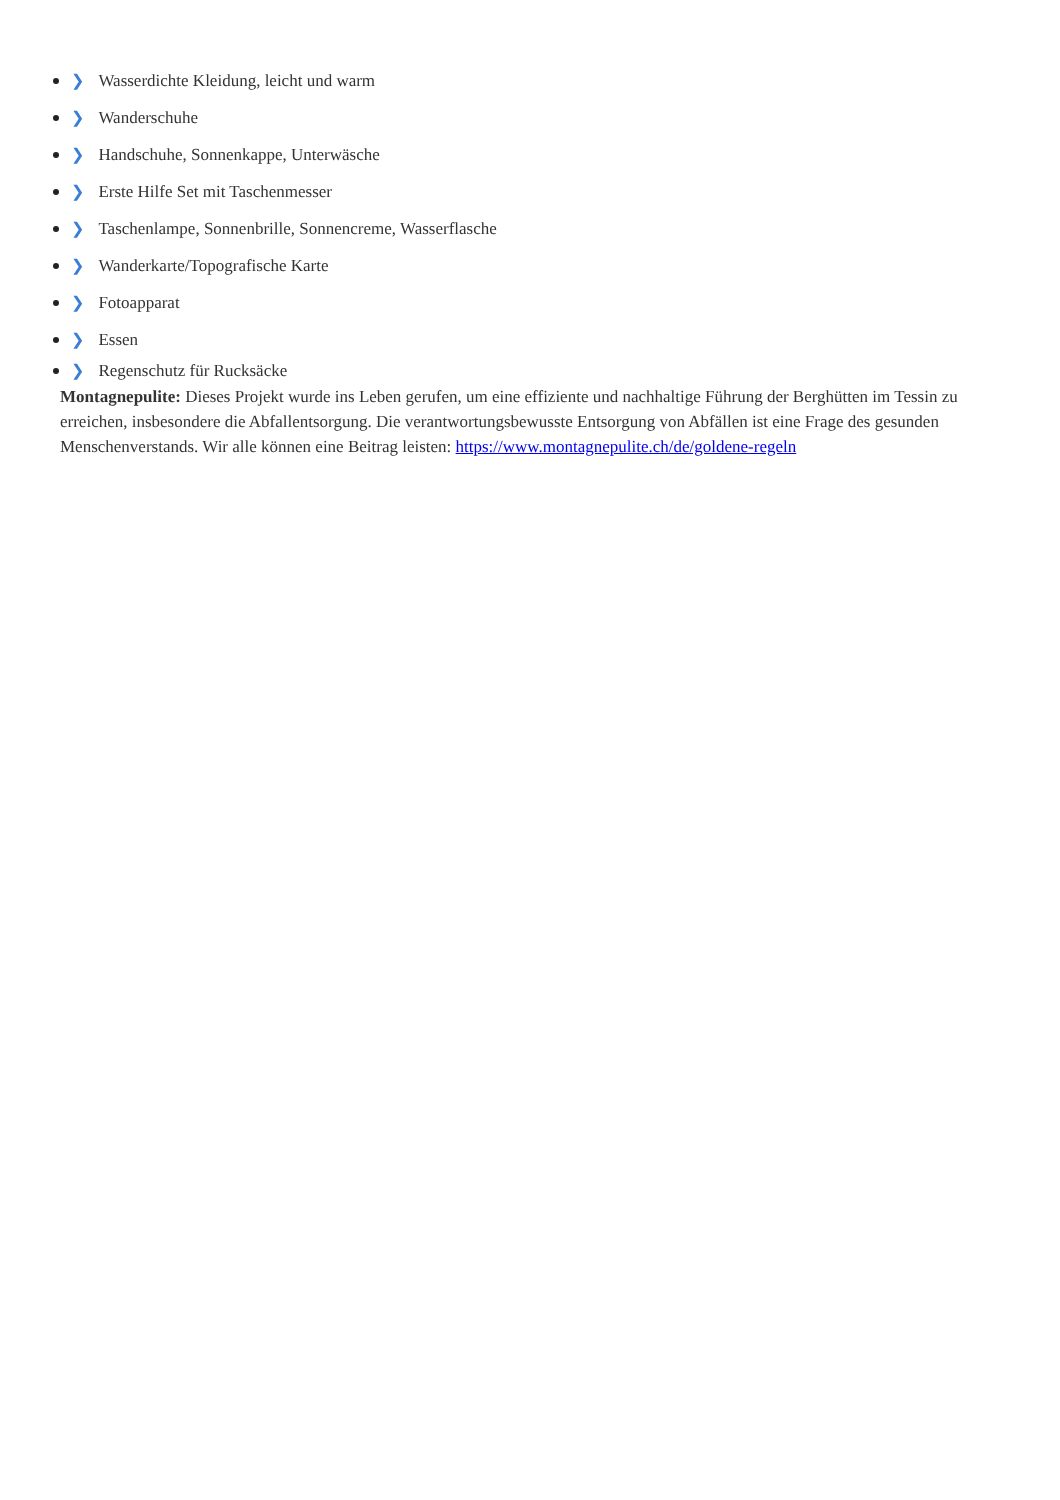❯ Wasserdichte Kleidung, leicht und warm
❯ Wanderschuhe
❯ Handschuhe, Sonnenkappe, Unterwäsche
❯ Erste Hilfe Set mit Taschenmesser
❯ Taschenlampe, Sonnenbrille, Sonnencreme, Wasserflasche
❯ Wanderkarte/Topografische Karte
❯ Fotoapparat
❯ Essen
❯ Regenschutz für Rucksäcke
Montagnepulite: Dieses Projekt wurde ins Leben gerufen, um eine effiziente und nachhaltige Führung der Berghütten im Tessin zu erreichen, insbesondere die Abfallentsorgung. Die verantwortungsbewusste Entsorgung von Abfällen ist eine Frage des gesunden Menschenverstands. Wir alle können eine Beitrag leisten: https://www.montagnepulite.ch/de/goldene-regeln